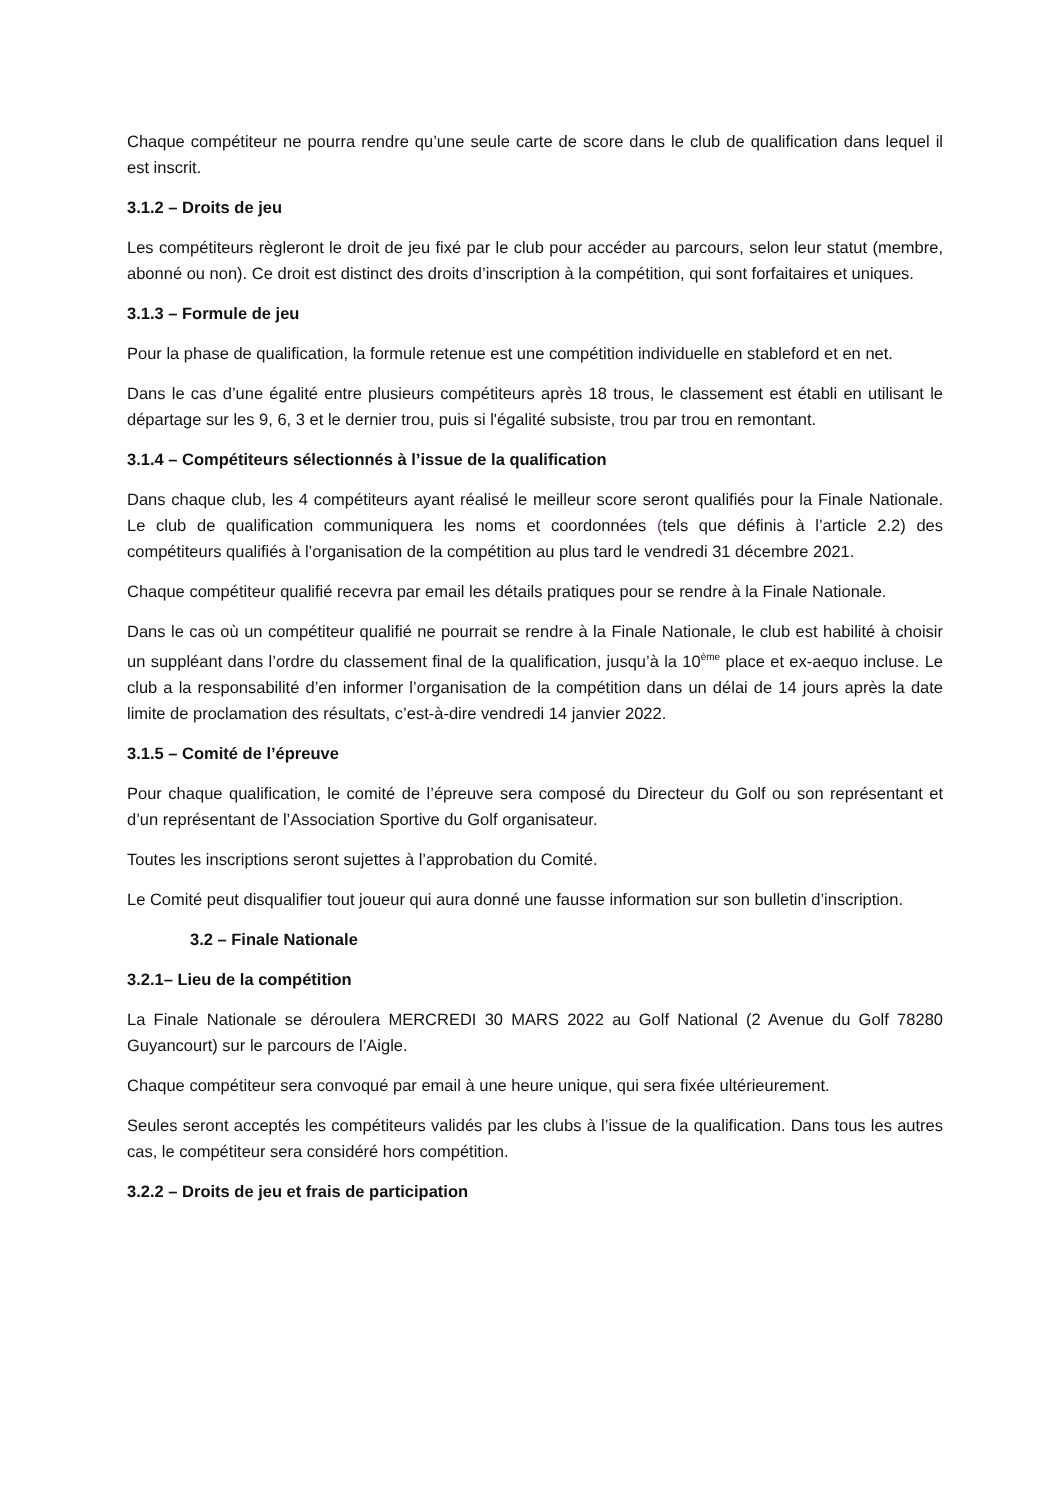Chaque compétiteur ne pourra rendre qu’une seule carte de score dans le club de qualification dans lequel il est inscrit.
3.1.2 – Droits de jeu
Les compétiteurs règleront le droit de jeu fixé par le club pour accéder au parcours, selon leur statut (membre, abonné ou non). Ce droit est distinct des droits d’inscription à la compétition, qui sont forfaitaires et uniques.
3.1.3 – Formule de jeu
Pour la phase de qualification, la formule retenue est une compétition individuelle en stableford et en net.
Dans le cas d’une égalité entre plusieurs compétiteurs après 18 trous, le classement est établi en utilisant le départage sur les 9, 6, 3 et le dernier trou, puis si l'égalité subsiste, trou par trou en remontant.
3.1.4 – Compétiteurs sélectionnés à l’issue de la qualification
Dans chaque club, les 4 compétiteurs ayant réalisé le meilleur score seront qualifiés pour la Finale Nationale. Le club de qualification communiquera les noms et coordonnées (tels que définis à l’article 2.2) des compétiteurs qualifiés à l’organisation de la compétition au plus tard le vendredi 31 décembre 2021.
Chaque compétiteur qualifié recevra par email les détails pratiques pour se rendre à la Finale Nationale.
Dans le cas où un compétiteur qualifié ne pourrait se rendre à la Finale Nationale, le club est habilité à choisir un suppléant dans l’ordre du classement final de la qualification, jusqu’à la 10<sup>ème</sup> place et ex-aequo incluse. Le club a la responsabilité d’en informer l’organisation de la compétition dans un délai de 14 jours après la date limite de proclamation des résultats, c’est-à-dire vendredi 14 janvier 2022.
3.1.5 – Comité de l’épreuve
Pour chaque qualification, le comité de l’épreuve sera composé du Directeur du Golf ou son représentant et d’un représentant de l’Association Sportive du Golf organisateur.
Toutes les inscriptions seront sujettes à l’approbation du Comité.
Le Comité peut disqualifier tout joueur qui aura donné une fausse information sur son bulletin d’inscription.
3.2 – Finale Nationale
3.2.1– Lieu de la compétition
La Finale Nationale se déroulera MERCREDI 30 MARS 2022 au Golf National (2 Avenue du Golf 78280 Guyancourt) sur le parcours de l’Aigle.
Chaque compétiteur sera convoqué par email à une heure unique, qui sera fixée ultérieurement.
Seules seront acceptés les compétiteurs validés par les clubs à l’issue de la qualification. Dans tous les autres cas, le compétiteur sera considéré hors compétition.
3.2.2 – Droits de jeu et frais de participation